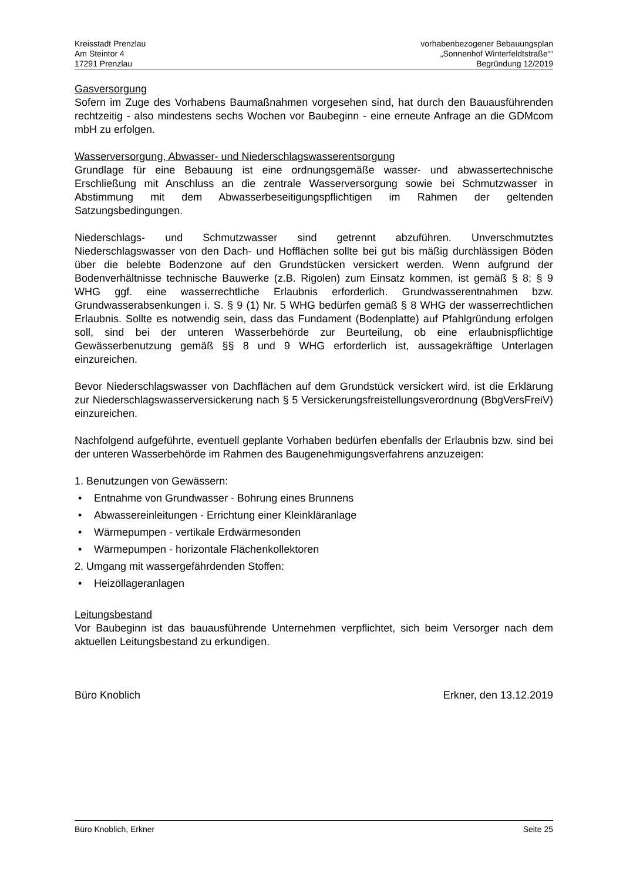Kreisstadt Prenzlau
Am Steintor 4
17291 Prenzlau
vorhabenbezogener Bebauungsplan
„Sonnenhof Winterfeldtstraße““
Begründung 12/2019
Gasversorgung
Sofern im Zuge des Vorhabens Baumaßnahmen vorgesehen sind, hat durch den Bauausführenden rechtzeitig - also mindestens sechs Wochen vor Baubeginn - eine erneute Anfrage an die GDMcom mbH zu erfolgen.
Wasserversorgung, Abwasser- und Niederschlagswasserentsorgung
Grundlage für eine Bebauung ist eine ordnungsgemäße wasser- und abwassertechnische Erschließung mit Anschluss an die zentrale Wasserversorgung sowie bei Schmutzwasser in Abstimmung mit dem Abwasserbeseitigungspflichtigen im Rahmen der geltenden Satzungsbedingungen.
Niederschlags- und Schmutzwasser sind getrennt abzuführen. Unverschmutztes Niederschlagswasser von den Dach- und Hofflächen sollte bei gut bis mäßig durchlässigen Böden über die belebte Bodenzone auf den Grundstücken versickert werden. Wenn aufgrund der Bodenverhältnisse technische Bauwerke (z.B. Rigolen) zum Einsatz kommen, ist gemäß § 8; § 9 WHG ggf. eine wasserrechtliche Erlaubnis erforderlich. Grundwasserentnahmen bzw. Grundwasserabsenkungen i. S. § 9 (1) Nr. 5 WHG bedürfen gemäß § 8 WHG der wasserrechtlichen Erlaubnis. Sollte es notwendig sein, dass das Fundament (Bodenplatte) auf Pfahlgründung erfolgen soll, sind bei der unteren Wasserbehörde zur Beurteilung, ob eine erlaubnispflichtige Gewässerbenutzung gemäß §§ 8 und 9 WHG erforderlich ist, aussagekräftige Unterlagen einzureichen.
Bevor Niederschlagswasser von Dachflächen auf dem Grundstück versickert wird, ist die Erklärung zur Niederschlagswasserversickerung nach § 5 Versickerungsfreistellungsverordnung (BbgVersFreiV) einzureichen.
Nachfolgend aufgeführte, eventuell geplante Vorhaben bedürfen ebenfalls der Erlaubnis bzw. sind bei der unteren Wasserbehörde im Rahmen des Baugenehmigungsverfahrens anzuzeigen:
1. Benutzungen von Gewässern:
• Entnahme von Grundwasser - Bohrung eines Brunnens
• Abwassereinleitungen - Errichtung einer Kleinkläranlage
• Wärmepumpen - vertikale Erdwärmesonden
• Wärmepumpen - horizontale Flächenkollektoren
2. Umgang mit wassergefährdenden Stoffen:
• Heizöllageranlagen
Leitungsbestand
Vor Baubeginn ist das bauausführende Unternehmen verpflichtet, sich beim Versorger nach dem aktuellen Leitungsbestand zu erkundigen.
Büro Knoblich Erkner, den 13.12.2019
Büro Knoblich, Erkner Seite 25